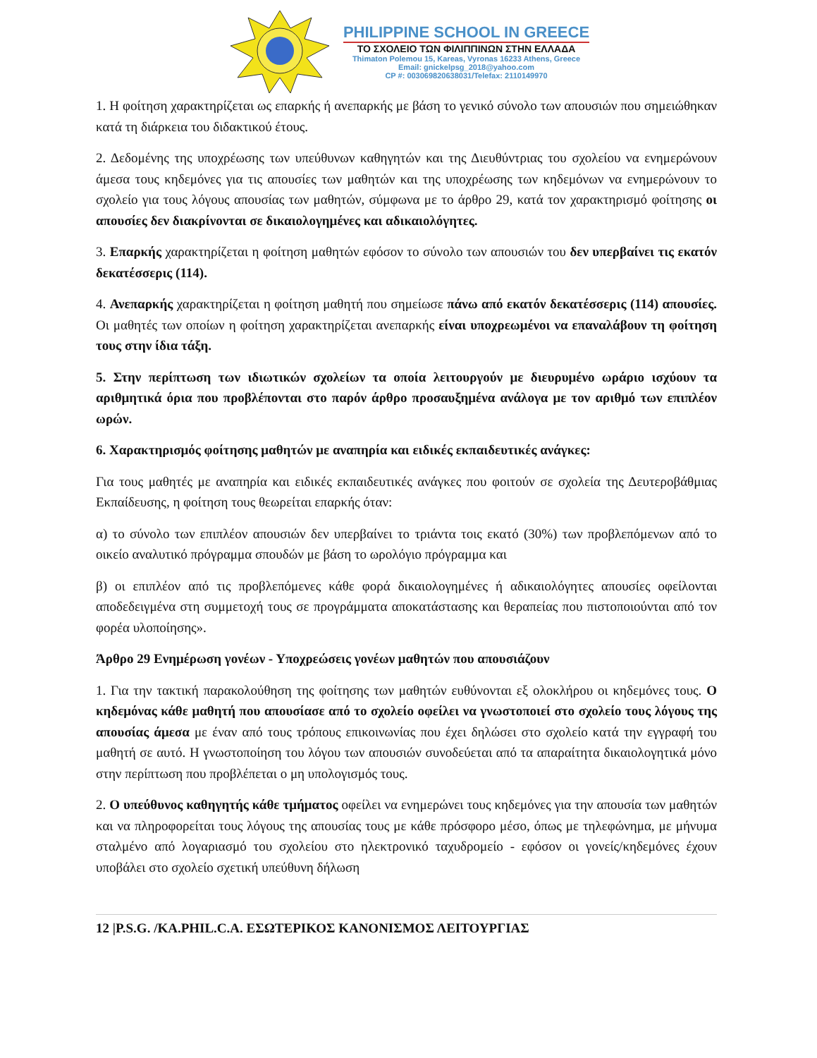PHILIPPINE SCHOOL IN GREECE
ΤΟ ΣΧΟΛΕΙΟ ΤΩΝ ΦΙΛΙΠΠΙΝΩΝ ΣΤΗΝ ΕΛΛΑΔΑ
Thimaton Polemou 15, Kareas, Vyronas 16233 Athens, Greece
Email: gnickelpsg_2018@yahoo.com
CP #: 003069820638031/Telefax: 2110149970
1. Η φοίτηση χαρακτηρίζεται ως επαρκής ή ανεπαρκής με βάση το γενικό σύνολο των απουσιών που σημειώθηκαν κατά τη διάρκεια του διδακτικού έτους.
2. Δεδομένης της υποχρέωσης των υπεύθυνων καθηγητών και της Διευθύντριας του σχολείου να ενημερώνουν άμεσα τους κηδεμόνες για τις απουσίες των μαθητών και της υποχρέωσης των κηδεμόνων να ενημερώνουν το σχολείο για τους λόγους απουσίας των μαθητών, σύμφωνα με το άρθρο 29, κατά τον χαρακτηρισμό φοίτησης οι απουσίες δεν διακρίνονται σε δικαιολογημένες και αδικαιολόγητες.
3. Επαρκής χαρακτηρίζεται η φοίτηση μαθητών εφόσον το σύνολο των απουσιών του δεν υπερβαίνει τις εκατόν δεκατέσσερις (114).
4. Ανεπαρκής χαρακτηρίζεται η φοίτηση μαθητή που σημείωσε πάνω από εκατόν δεκατέσσερις (114) απουσίες. Οι μαθητές των οποίων η φοίτηση χαρακτηρίζεται ανεπαρκής είναι υποχρεωμένοι να επαναλάβουν τη φοίτηση τους στην ίδια τάξη.
5. Στην περίπτωση των ιδιωτικών σχολείων τα οποία λειτουργούν με διευρυμένο ωράριο ισχύουν τα αριθμητικά όρια που προβλέπονται στο παρόν άρθρο προσαυξημένα ανάλογα με τον αριθμό των επιπλέον ωρών.
6. Χαρακτηρισμός φοίτησης μαθητών με αναπηρία και ειδικές εκπαιδευτικές ανάγκες:
Για τους μαθητές με αναπηρία και ειδικές εκπαιδευτικές ανάγκες που φοιτούν σε σχολεία της Δευτεροβάθμιας Εκπαίδευσης, η φοίτηση τους θεωρείται επαρκής όταν:
α) το σύνολο των επιπλέον απουσιών δεν υπερβαίνει το τριάντα τοις εκατό (30%) των προβλεπόμενων από το οικείο αναλυτικό πρόγραμμα σπουδών με βάση το ωρολόγιο πρόγραμμα και
β) οι επιπλέον από τις προβλεπόμενες κάθε φορά δικαιολογημένες ή αδικαιολόγητες απουσίες οφείλονται αποδεδειγμένα στη συμμετοχή τους σε προγράμματα αποκατάστασης και θεραπείας που πιστοποιούνται από τον φορέα υλοποίησης».
Άρθρο 29 Ενημέρωση γονέων - Υποχρεώσεις γονέων μαθητών που απουσιάζουν
1. Για την τακτική παρακολούθηση της φοίτησης των μαθητών ευθύνονται εξ ολοκλήρου οι κηδεμόνες τους. Ο κηδεμόνας κάθε μαθητή που απουσίασε από το σχολείο οφείλει να γνωστοποιεί στο σχολείο τους λόγους της απουσίας άμεσα με έναν από τους τρόπους επικοινωνίας που έχει δηλώσει στο σχολείο κατά την εγγραφή του μαθητή σε αυτό. Η γνωστοποίηση του λόγου των απουσιών συνοδεύεται από τα απαραίτητα δικαιολογητικά μόνο στην περίπτωση που προβλέπεται ο μη υπολογισμός τους.
2. Ο υπεύθυνος καθηγητής κάθε τμήματος οφείλει να ενημερώνει τους κηδεμόνες για την απουσία των μαθητών και να πληροφορείται τους λόγους της απουσίας τους με κάθε πρόσφορο μέσο, όπως με τηλεφώνημα, με μήνυμα σταλμένο από λογαριασμό του σχολείου στο ηλεκτρονικό ταχυδρομείο - εφόσον οι γονείς/κηδεμόνες έχουν υποβάλει στο σχολείο σχετική υπεύθυνη δήλωση
12 |P.S.G. /KA.PHIL.C.A. ΕΣΩΤΕΡΙΚΟΣ ΚΑΝΟΝΙΣΜΟΣ ΛΕΙΤΟΥΡΓΙΑΣ